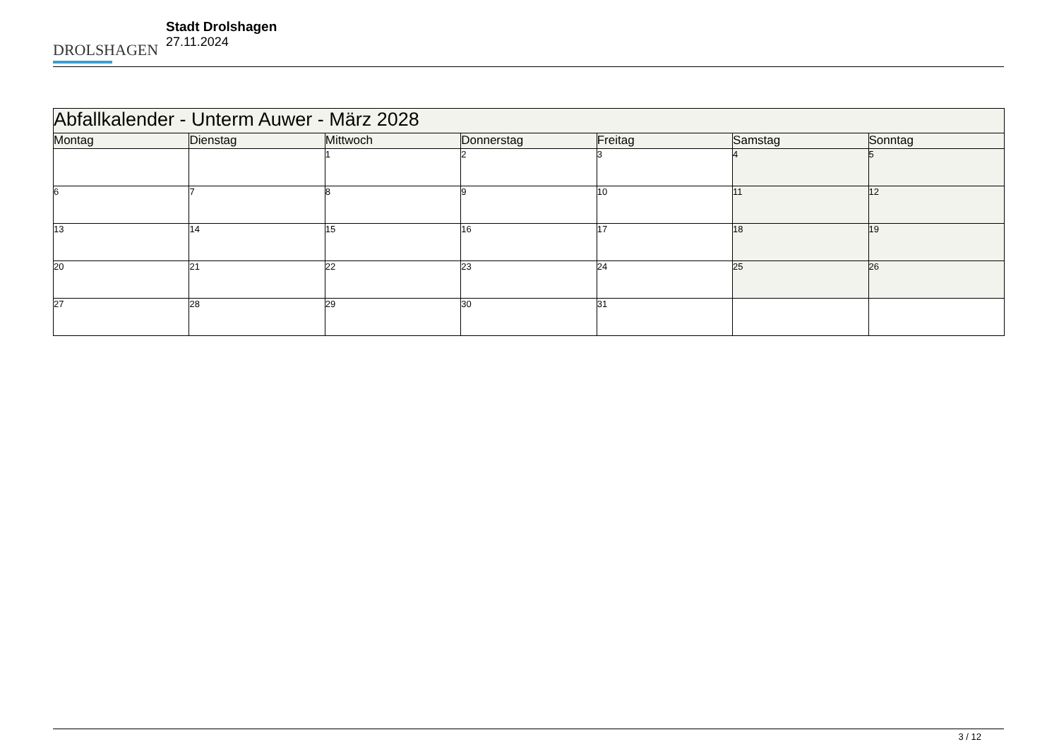DROLSHAGEN
Stadt Drolshagen
27.11.2024
| Abfallkalender - Unterm Auwer - März 2028 | | | | | | |
| --- | --- | --- | --- | --- | --- | --- |
| Montag | Dienstag | Mittwoch | Donnerstag | Freitag | Samstag | Sonntag |
| | | 1 | 2 | 3 | 4 | 5 |
| 6 | 7 | 8 | 9 | 10 | 11 | 12 |
| 13 | 14 | 15 | 16 | 17 | 18 | 19 |
| 20 | 21 | 22 | 23 | 24 | 25 | 26 |
| 27 | 28 | 29 | 30 | 31 | | |
3 / 12